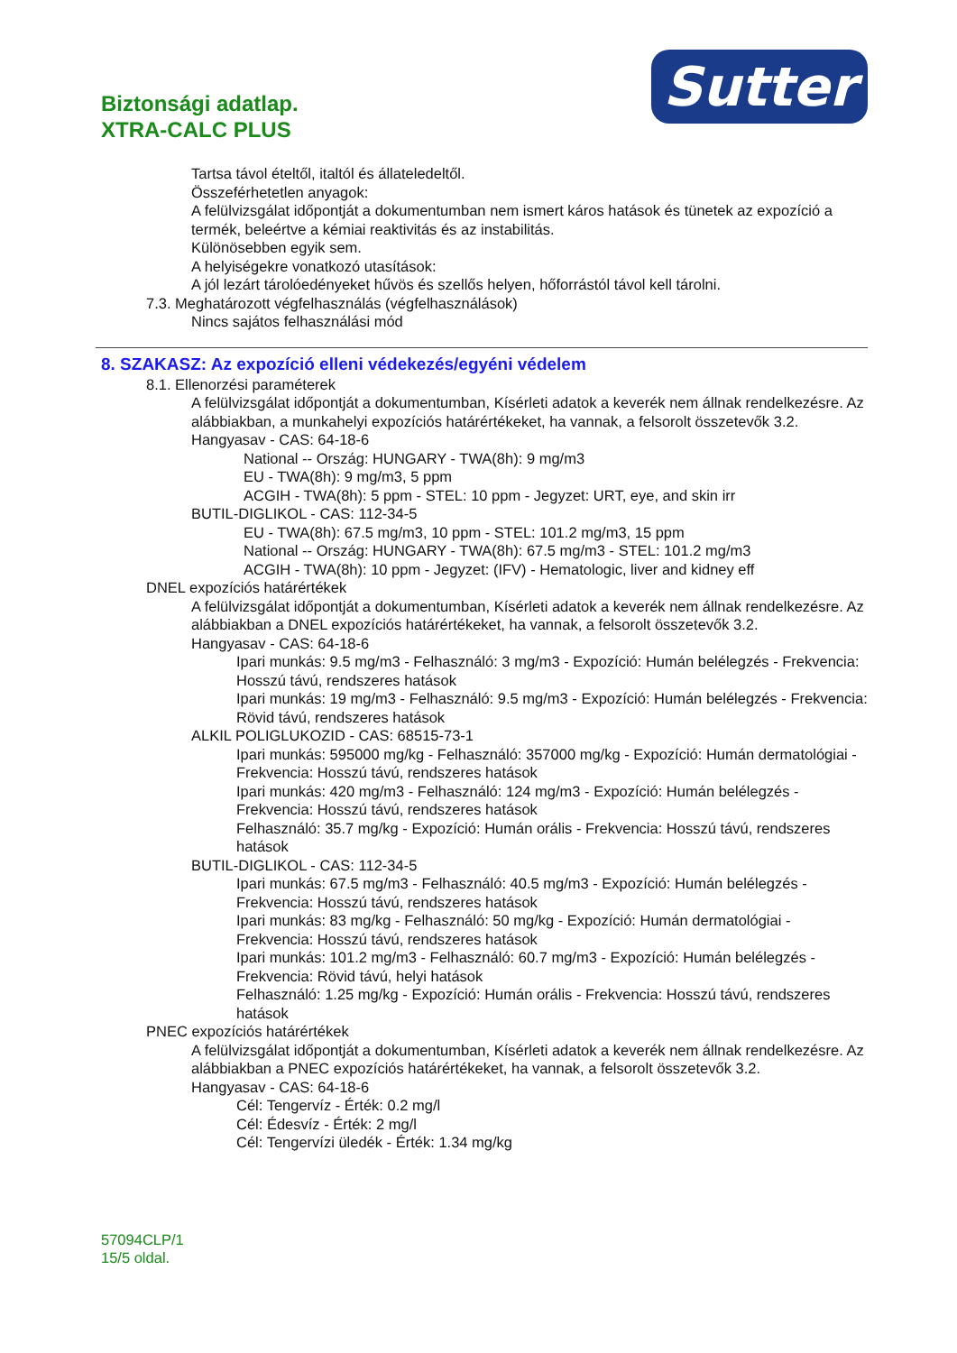Biztonsági adatlap.
XTRA-CALC PLUS
Sutter
Tartsa távol ételtől, italtól és állateledeltől.
Összeférhetetlen anyagok:
A felülvizsgálat időpontját a dokumentumban nem ismert káros hatások és tünetek az expozíció a termék, beleértve a kémiai reaktivitás és az instabilitás.
Különösebben egyik sem.
A helyiségekre vonatkozó utasítások:
A jól lezárt tárolóedényeket hűvös és szellős helyen, hőforrástól távol kell tárolni.
7.3. Meghatározott végfelhasználás (végfelhasználások)
Nincs sajátos felhasználási mód
8. SZAKASZ: Az expozíció elleni védekezés/egyéni védelem
8.1. Ellenorzési paraméterek
A felülvizsgálat időpontját a dokumentumban, Kísérleti adatok a keverék nem állnak rendelkezésre. Az alábbiakban, a munkahelyi expozíciós határértékeket, ha vannak, a felsorolt összetevők 3.2.
Hangyasav - CAS: 64-18-6
National -- Ország: HUNGARY - TWA(8h): 9 mg/m3
EU - TWA(8h): 9 mg/m3, 5 ppm
ACGIH - TWA(8h): 5 ppm - STEL: 10 ppm - Jegyzet: URT, eye, and skin irr
BUTIL-DIGLIKOL - CAS: 112-34-5
EU - TWA(8h): 67.5 mg/m3, 10 ppm - STEL: 101.2 mg/m3, 15 ppm
National -- Ország: HUNGARY - TWA(8h): 67.5 mg/m3 - STEL: 101.2 mg/m3
ACGIH - TWA(8h): 10 ppm - Jegyzet: (IFV) - Hematologic, liver and kidney eff
DNEL expozíciós határértékek
A felülvizsgálat időpontját a dokumentumban, Kísérleti adatok a keverék nem állnak rendelkezésre. Az alábbiakban a DNEL expozíciós határértékeket, ha vannak, a felsorolt összetevők 3.2.
Hangyasav - CAS: 64-18-6
Ipari munkás: 9.5 mg/m3 - Felhasználó: 3 mg/m3 - Expozíció: Humán belélegzés - Frekvencia: Hosszú távú, rendszeres hatások
Ipari munkás: 19 mg/m3 - Felhasználó: 9.5 mg/m3 - Expozíció: Humán belélegzés - Frekvencia: Rövid távú, rendszeres hatások
ALKIL POLIGLUKOZID - CAS: 68515-73-1
Ipari munkás: 595000 mg/kg - Felhasználó: 357000 mg/kg - Expozíció: Humán dermatológiai - Frekvencia: Hosszú távú, rendszeres hatások
Ipari munkás: 420 mg/m3 - Felhasználó: 124 mg/m3 - Expozíció: Humán belélegzés - Frekvencia: Hosszú távú, rendszeres hatások
Felhasználó: 35.7 mg/kg - Expozíció: Humán orális - Frekvencia: Hosszú távú, rendszeres hatások
BUTIL-DIGLIKOL - CAS: 112-34-5
Ipari munkás: 67.5 mg/m3 - Felhasználó: 40.5 mg/m3 - Expozíció: Humán belélegzés - Frekvencia: Hosszú távú, rendszeres hatások
Ipari munkás: 83 mg/kg - Felhasználó: 50 mg/kg - Expozíció: Humán dermatológiai - Frekvencia: Hosszú távú, rendszeres hatások
Ipari munkás: 101.2 mg/m3 - Felhasználó: 60.7 mg/m3 - Expozíció: Humán belélegzés - Frekvencia: Rövid távú, helyi hatások
Felhasználó: 1.25 mg/kg - Expozíció: Humán orális - Frekvencia: Hosszú távú, rendszeres hatások
PNEC expozíciós határértékek
A felülvizsgálat időpontját a dokumentumban, Kísérleti adatok a keverék nem állnak rendelkezésre. Az alábbiakban a PNEC expozíciós határértékeket, ha vannak, a felsorolt összetevők 3.2.
Hangyasav - CAS: 64-18-6
Cél: Tengervíz - Érték: 0.2 mg/l
Cél: Édesvíz - Érték: 2 mg/l
Cél: Tengervízi üledék - Érték: 1.34 mg/kg
57094CLP/1
15/5 oldal.